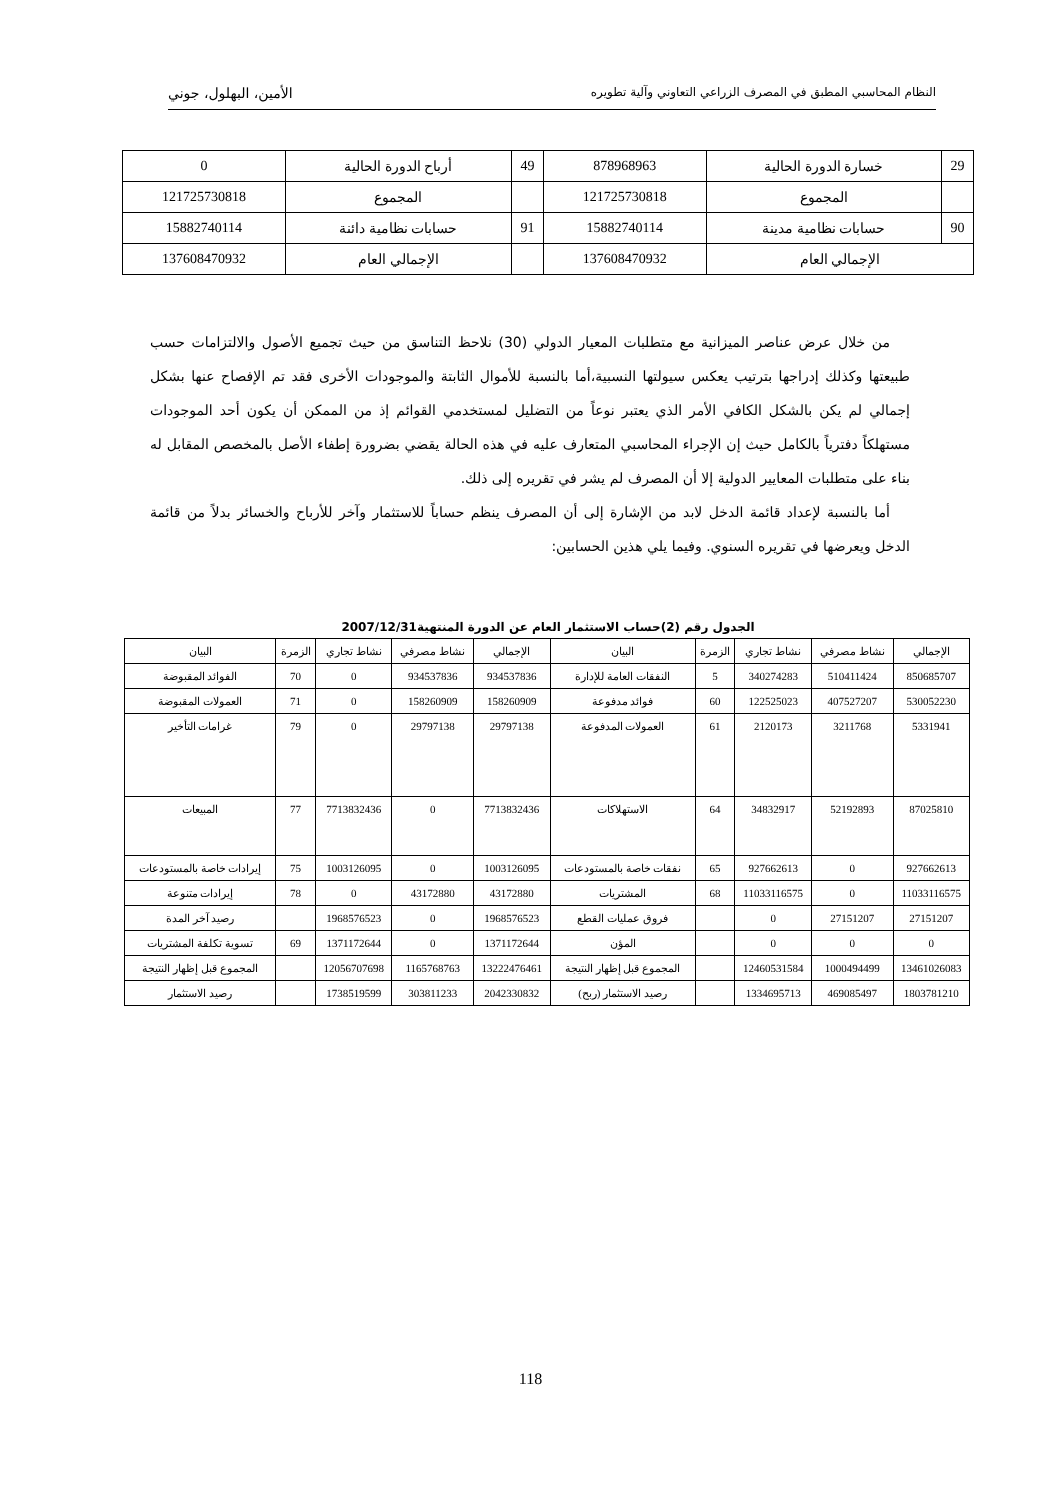النظام المحاسبي المطبق في المصرف الزراعي التعاوني وآلية تطويره الأمين، البهلول، جوني
| 29 | خسارة الدورة الحالية | 878968963 | 49 | أرباح الدورة الحالية | 0 |
| | المجموع | 121725730818 | | المجموع | 121725730818 |
| 90 | حسابات نظامية مدينة | 15882740114 | 91 | حسابات نظامية دائنة | 15882740114 |
| الإجمالي العام | | 137608470932 | | الإجمالي العام | 137608470932 |
من خلال عرض عناصر الميزانية مع متطلبات المعيار الدولي (30) نلاحظ التناسق من حيث تجميع الأصول والالتزامات حسب طبيعتها وكذلك إدراجها بترتيب يعكس سيولتها النسبية،أما بالنسبة للأموال الثابتة والموجودات الأخرى فقد تم الإفصاح عنها بشكل إجمالي لم يكن بالشكل الكافي الأمر الذي يعتبر نوعاً من التضليل لمستخدمي القوائم إذ من الممكن أن يكون أحد الموجودات مستهلكاً دفترياً بالكامل حيث إن الإجراء المحاسبي المتعارف عليه في هذه الحالة يقضي بضرورة إطفاء الأصل بالمخصص المقابل له بناء على متطلبات المعايير الدولية إلا أن المصرف لم يشر في تقريره إلى ذلك.
أما بالنسبة لإعداد قائمة الدخل لابد من الإشارة إلى أن المصرف ينظم حساباً للاستثمار وآخر للأرباح والخسائر بدلاً من قائمة الدخل ويعرضها في تقريره السنوي. وفيما يلي هذين الحسابين:
الجدول رقم (2)حساب الاستثمار العام عن الدورة المنتهية2007/12/31
| الإجمالي | نشاط مصرفي | نشاط تجاري | الزمرة | البيان | الإجمالي | نشاط مصرفي | نشاط تجاري | الزمرة | البيان |
| --- | --- | --- | --- | --- | --- | --- | --- | --- | --- |
| 850685707 | 510411424 | 340274283 | 5 | النفقات العامة للإدارة | 934537836 | 934537836 | 0 | 70 | الفوائد المقبوضة |
| 530052230 | 407527207 | 122525023 | 60 | فوائد مدفوعة | 158260909 | 158260909 | 0 | 71 | العمولات المقبوضة |
| 5331941 | 3211768 | 2120173 | 61 | العمولات المدفوعة | 29797138 | 29797138 | 0 | 79 | غرامات التأخير |
| 87025810 | 52192893 | 34832917 | 64 | الاستهلاكات | 7713832436 | 0 | 7713832436 | 77 | المبيعات |
| 927662613 | 0 | 927662613 | 65 | نفقات خاصة بالمستودعات | 1003126095 | 0 | 1003126095 | 75 | إيرادات خاصة بالمستودعات |
| 11033116575 | 0 | 11033116575 | 68 | المشتريات | 43172880 | 43172880 | 0 | 78 | إيرادات متنوعة |
| 27151207 | 27151207 | 0 | | فروق عمليات القطع | 1968576523 | 0 | 1968576523 | | رصيد آخر المدة |
| 0 | 0 | 0 | | المؤن | 1371172644 | 0 | 1371172644 | 69 | تسوية تكلفة المشتريات |
| 13461026083 | 1000494499 | 12460531584 | | المجموع قبل إظهار النتيجة | 13222476461 | 1165768763 | 12056707698 | | المجموع قبل إظهار النتيجة |
| 1803781210 | 469085497 | 1334695713 | | رصيد الاستثمار (ربح) | 2042330832 | 303811233 | 1738519599 | | رصيد الاستثمار |
118